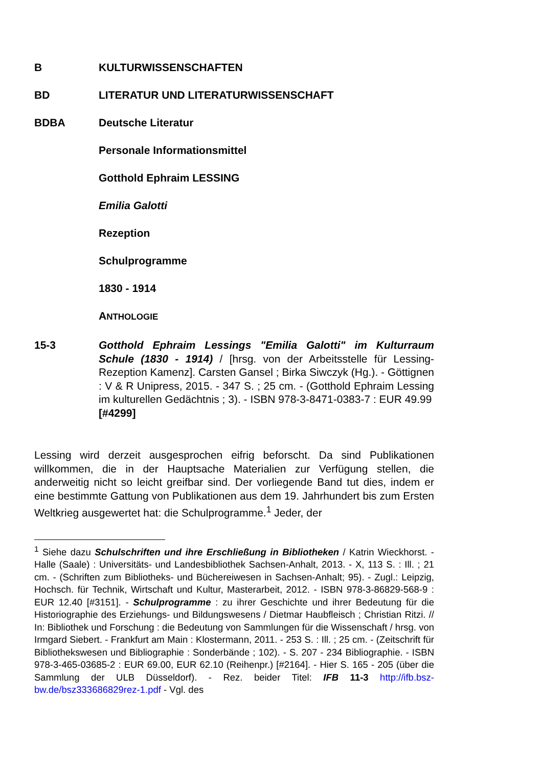B KULTURWISSENSCHAFTEN
BD LITERATUR UND LITERATURWISSENSCHAFT
BDBA Deutsche Literatur
Personale Informationsmittel
Gotthold Ephraim LESSING
Emilia Galotti
Rezeption
Schulprogramme
1830 - 1914
ANTHOLOGIE
15-3 Gotthold Ephraim Lessings "Emilia Galotti" im Kulturraum Schule (1830 - 1914) / [hrsg. von der Arbeitsstelle für Lessing-Rezeption Kamenz]. Carsten Gansel ; Birka Siwczyk (Hg.). - Göttignen : V & R Unipress, 2015. - 347 S. ; 25 cm. - (Gotthold Ephraim Lessing im kulturellen Gedächtnis ; 3). - ISBN 978-3-8471-0383-7 : EUR 49.99
[#4299]
Lessing wird derzeit ausgesprochen eifrig beforscht. Da sind Publikationen willkommen, die in der Hauptsache Materialien zur Verfügung stellen, die anderweitig nicht so leicht greifbar sind. Der vorliegende Band tut dies, indem er eine bestimmte Gattung von Publikationen aus dem 19. Jahrhundert bis zum Ersten Weltkrieg ausgewertet hat: die Schulprogramme.<sup>1</sup> Jeder, der
<sup>1</sup> Siehe dazu Schulschriften und ihre Erschließung in Bibliotheken / Katrin Wieckhorst. - Halle (Saale) : Universitäts- und Landesbibliothek Sachsen-Anhalt, 2013. - X, 113 S. : Ill. ; 21 cm. - (Schriften zum Bibliotheks- und Büchereiwesen in Sachsen-Anhalt; 95). - Zugl.: Leipzig, Hochsch. für Technik, Wirtschaft und Kultur, Masterarbeit, 2012. - ISBN 978-3-86829-568-9 : EUR 12.40 [#3151]. - Schulprogramme : zu ihrer Geschichte und ihrer Bedeutung für die Historiographie des Erziehungs- und Bildungswesens / Dietmar Haubfleisch ; Christian Ritzi. // In: Bibliothek und Forschung : die Bedeutung von Sammlungen für die Wissenschaft / hrsg. von Irmgard Siebert. - Frankfurt am Main : Klostermann, 2011. - 253 S. : Ill. ; 25 cm. - (Zeitschrift für Bibliothekswesen und Bibliographie : Sonderbände ; 102). - S. 207 - 234 Bibliographie. - ISBN 978-3-465-03685-2 : EUR 69.00, EUR 62.10 (Reihenpr.) [#2164]. - Hier S. 165 - 205 (über die Sammlung der ULB Düsseldorf). - Rez. beider Titel: IFB 11-3 http://ifb.bsz-bw.de/bsz333686829rez-1.pdf - Vgl. des